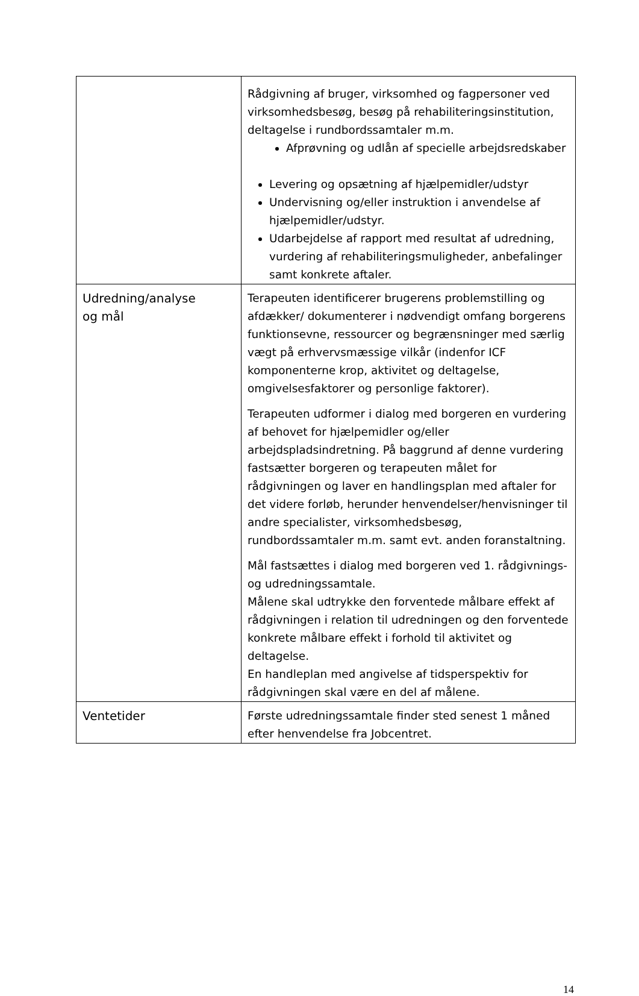| | Rådgivning af bruger, virksomhed og fagpersoner ved virksomhedsbesøg, besøg på rehabiliteringsinstitution, deltagelse i rundbordssamtaler m.m. Afprøvning og udlån af specielle arbejdsredskaber Levering og opsætning af hjælpemidler/udstyr Undervisning og/eller instruktion i anvendelse af hjælpemidler/udstyr. Udarbejdelse af rapport med resultat af udredning, vurdering af rehabiliteringsmuligheder, anbefalinger samt konkrete aftaler. |
| Udredning/analyse og mål | Terapeuten identificerer brugerens problemstilling og afdække­r/ dokumenterer i nødvendigt omfang borgerens funktionsevne, ressourcer og begrænsninger med særlig vægt på erhvervsmæssige vilkår (indenfor ICF komponenterne krop, aktivitet og deltagelse, omgivelsesfaktorer og personlige faktorer). Terapeuten udformer i dialog med borgeren en vurdering af behovet for hjælpemidler og/eller arbejdspladsindretning. På baggrund af denne vurdering fastsætter borgeren og terapeuten målet for rådgivningen og laver en handlingsplan med aftaler for det videre forløb, herunder henvendelser/henvisninger til andre specialister, virksomhedsbesøg, rundbordssamtaler m.m. samt evt. anden foranstaltning. Mål fastsættes i dialog med borgeren ved 1. rådgivnings- og udredningssamtale. Målene skal udtrykke den forventede målbare effekt af rådgivningen i relation til udredningen og den forventede konkrete målbare effekt i forhold til aktivitet og deltagelse. En handleplan med angivelse af tidsperspektiv for rådgivningen skal være en del af målene. |
| Ventetider | Første udredningssamtale finder sted senest 1 måned efter henvendelse fra Jobcentret. |
14